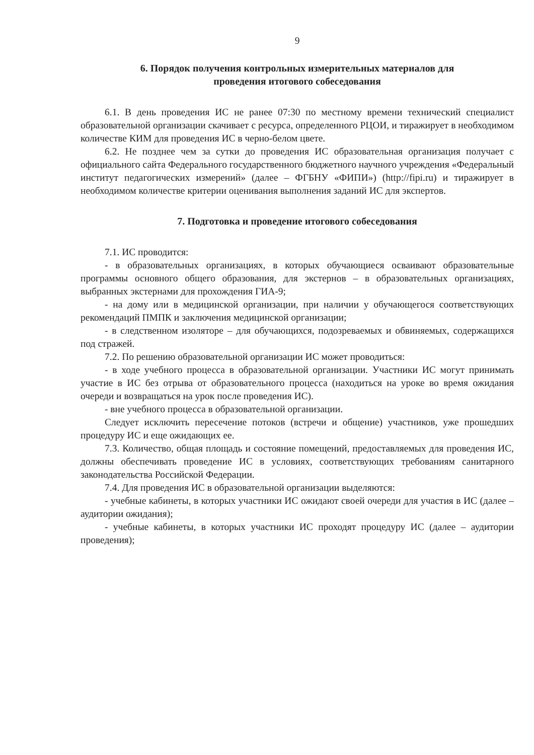9
6. Порядок получения контрольных измерительных материалов для
проведения итогового собеседования
6.1. В день проведения ИС не ранее 07:30 по местному времени технический специалист образовательной организации скачивает с ресурса, определенного РЦОИ, и тиражирует в необходимом количестве КИМ для проведения ИС в черно-белом цвете.
6.2. Не позднее чем за сутки до проведения ИС образовательная организация получает с официального сайта Федерального государственного бюджетного научного учреждения «Федеральный институт педагогических измерений» (далее – ФГБНУ «ФИПИ») (http://fipi.ru) и тиражирует в необходимом количестве критерии оценивания выполнения заданий ИС для экспертов.
7. Подготовка и проведение итогового собеседования
7.1. ИС проводится:
- в образовательных организациях, в которых обучающиеся осваивают образовательные программы основного общего образования, для экстернов – в образовательных организациях, выбранных экстернами для прохождения ГИА-9;
- на дому или в медицинской организации, при наличии у обучающегося соответствующих рекомендаций ПМПК и заключения медицинской организации;
- в следственном изоляторе – для обучающихся, подозреваемых и обвиняемых, содержащихся под стражей.
7.2. По решению образовательной организации ИС может проводиться:
- в ходе учебного процесса в образовательной организации. Участники ИС могут принимать участие в ИС без отрыва от образовательного процесса (находиться на уроке во время ожидания очереди и возвращаться на урок после проведения ИС).
- вне учебного процесса в образовательной организации.
Следует исключить пересечение потоков (встречи и общение) участников, уже прошедших процедуру ИС и еще ожидающих ее.
7.3. Количество, общая площадь и состояние помещений, предоставляемых для проведения ИС, должны обеспечивать проведение ИС в условиях, соответствующих требованиям санитарного законодательства Российской Федерации.
7.4. Для проведения ИС в образовательной организации выделяются:
- учебные кабинеты, в которых участники ИС ожидают своей очереди для участия в ИС (далее – аудитории ожидания);
- учебные кабинеты, в которых участники ИС проходят процедуру ИС (далее – аудитории проведения);